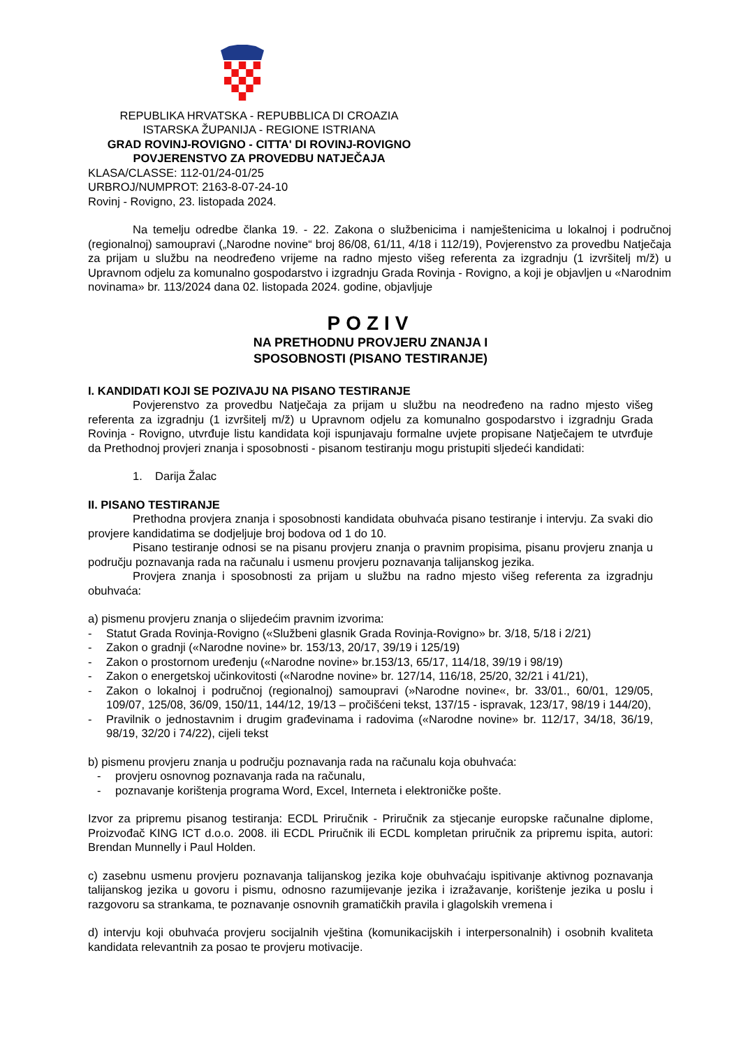REPUBLIKA HRVATSKA - REPUBBLICA DI CROAZIA
ISTARSKA ŽUPANIJA - REGIONE ISTRIANA
GRAD ROVINJ-ROVIGNO - CITTA' DI ROVINJ-ROVIGNO
POVJERENSTVO ZA PROVEDBU NATJEČAJA
KLASA/CLASSE: 112-01/24-01/25
URBROJ/NUMPROT: 2163-8-07-24-10
Rovinj - Rovigno, 23. listopada 2024.
Na temelju odredbe članka 19. - 22. Zakona o službenicima i namještenicima u lokalnoj i područnoj (regionalnoj) samoupravi („Narodne novine“ broj 86/08, 61/11, 4/18 i 112/19), Povjerenstvo za provedbu Natječaja za prijam u službu na neodređeno vrijeme na radno mjesto višeg referenta za izgradnju (1 izvršitelj m/ž) u Upravnom odjelu za komunalno gospodarstvo i izgradnju Grada Rovinja - Rovigno, a koji je objavljen u «Narodnim novinama» br. 113/2024 dana 02. listopada 2024. godine, objavljuje
POZIV
NA PRETHODNU PROVJERU ZNANJA I
SPOSOBNOSTI (PISANO TESTIRANJE)
I. KANDIDATI KOJI SE POZIVAJU NA PISANO TESTIRANJE
Povjerenstvo za provedbu Natječaja za prijam u službu na neodređeno na radno mjesto višeg referenta za izgradnju (1 izvršitelj m/ž) u Upravnom odjelu za komunalno gospodarstvo i izgradnju Grada Rovinja - Rovigno, utvrđuje listu kandidata koji ispunjavaju formalne uvjete propisane Natječajem te utvrđuje da Prethodnoj provjeri znanja i sposobnosti - pisanom testiranju mogu pristupiti sljedeći kandidati:
1. Darija Žalac
II. PISANO TESTIRANJE
Prethodna provjera znanja i sposobnosti kandidata obuhvaća pisano testiranje i intervju. Za svaki dio provjere kandidatima se dodjeljuje broj bodova od 1 do 10.
Pisano testiranje odnosi se na pisanu provjeru znanja o pravnim propisima, pisanu provjeru znanja u području poznavanja rada na računalu i usmenu provjeru poznavanja talijanskog jezika.
Provjera znanja i sposobnosti za prijam u službu na radno mjesto višeg referenta za izgradnju obuhvaća:
a) pismenu provjeru znanja o slijedećim pravnim izvorima:
- Statut Grada Rovinja-Rovigno («Službeni glasnik Grada Rovinja-Rovigno» br. 3/18, 5/18 i 2/21)
- Zakon o gradnji («Narodne novine» br. 153/13, 20/17, 39/19 i 125/19)
- Zakon o prostornom uređenju («Narodne novine» br.153/13, 65/17, 114/18, 39/19 i 98/19)
- Zakon o energetskoj učinkovitosti («Narodne novine» br. 127/14, 116/18, 25/20, 32/21 i 41/21),
- Zakon o lokalnoj i područnoj (regionalnoj) samoupravi (»Narodne novine«, br. 33/01., 60/01, 129/05, 109/07, 125/08, 36/09, 150/11, 144/12, 19/13 – pročišćeni tekst, 137/15 - ispravak, 123/17, 98/19 i 144/20),
- Pravilnik o jednostavnim i drugim građevinama i radovima («Narodne novine» br. 112/17, 34/18, 36/19, 98/19, 32/20 i 74/22), cijeli tekst
b) pismenu provjeru znanja u području poznavanja rada na računalu koja obuhvaća:
- provjeru osnovnog poznavanja rada na računalu,
- poznavanje korištenja programa Word, Excel, Interneta i elektroničke pošte.
Izvor za pripremu pisanog testiranja: ECDL Priručnik - Priručnik za stjecanje europske računalne diplome, Proizvođač KING ICT d.o.o. 2008. ili ECDL Priručnik ili ECDL kompletan priručnik za pripremu ispita, autori: Brendan Munnelly i Paul Holden.
c) zasebnu usmenu provjeru poznavanja talijanskog jezika koje obuhvaćaju ispitivanje aktivnog poznavanja talijanskog jezika u govoru i pismu, odnosno razumijevanje jezika i izražavanje, korištenje jezika u poslu i razgovoru sa strankama, te poznavanje osnovnih gramatičkih pravila i glagolskih vremena i
d) intervju koji obuhvaća provjeru socijalnih vještina (komunikacijskih i interpersonalnih) i osobnih kvaliteta kandidata relevantnih za posao te provjeru motivacije.